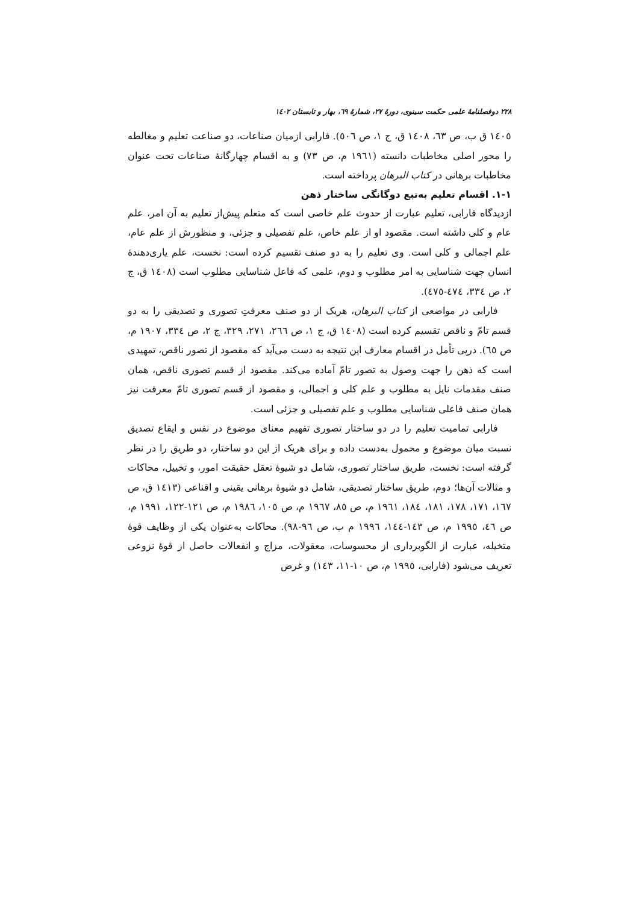۲۲۸ دوفصلنامهٔ علمی حکمت سینوی، دورهٔ ۲۷، شمارهٔ ٦٩، بهار و تابستان ١٤٠٢
١٤٠٥ ق ب، ص ٦٣، ١٤٠٨ ق، ج ١، ص ٥٠٦). فارابی ازمیان صناعات، دو صناعت تعلیم و مغالطه را محور اصلی مخاطبات دانسته (١٩٦١ م، ص ٧٣) و به اقسام چهارگانهٔ صناعات تحت عنوان مخاطبات برهانی در کتاب البرهان پرداخته است.
١-١. اقسام تعلیم به‌تبع دوگانگی ساختار ذهن
ازدیدگاه فارابی، تعلیم عبارت از حدوث علم خاصی است که متعلم پیش‌از تعلیم به آن امر، علم عام و کلی داشته است. مقصود او از علم خاص، علم تفصیلی و جزئی، و منظورش از علم عام، علم اجمالی و کلی است. وی تعلیم را به دو صنف تقسیم کرده است: نخست، علم یاری‌دهندهٔ انسان جهت شناسایی به امر مطلوب و دوم، علمی که فاعل شناسایی مطلوب است (١٤٠٨ ق، ج ٢، ص ٣٣٤، ٤٧٤-٤٧٥).
فارابی در مواضعی از کتاب البرهان، هریک از دو صنف معرفتِ تصوری و تصدیقی را به دو قسم تامّ و ناقص تقسیم کرده است (١٤٠٨ ق، ج ١، ص ٢٦٦، ٢٧١، ٣٢٩، ج ٢، ص ٣٣٤، ١٩٠٧ م، ص ٦٥). درپی تأمل در اقسام معارف این نتیجه به دست می‌آید که مقصود از تصور ناقص، تمهیدی است که ذهن را جهت وصول به تصور تامّ آماده می‌کند. مقصود از قسم تصوری ناقص، همان صنف مقدمات نایل به مطلوب و علم کلی و اجمالی، و مقصود از قسم تصوری تامّ معرفت نیز همان صنف فاعلی شناسایی مطلوب و علم تفصیلی و جزئی است.
فارابی تمامیت تعلیم را در دو ساختار تصوری تفهیم معنای موضوع در نفس و ایقاع تصدیق نسبت میان موضوع و محمول به‌دست داده و برای هریک از این دو ساختار، دو طریق را در نظر گرفته است: نخست، طریق ساختار تصوری، شامل دو شیوهٔ تعقل حقیقت امور، و تخییل، محاکات و مثالات آن‌ها؛ دوم، طریق ساختار تصدیقی، شامل دو شیوهٔ برهانی یقینی و اقناعی (١٤١٣ ق، ص ١٦٧، ١٧١، ١٧٨، ١٨١، ١٨٤، ١٩٦١ م، ص ٨٥، ١٩٦٧ م، ص ١٠٥، ١٩٨٦ م، ص ١٢١-١٢٢، ١٩٩١ م، ص ٤٦، ١٩٩٥ م، ص ١٤٣-١٤٤، ١٩٩٦ م ب، ص ٩٦-٩٨). محاکات به‌عنوان یکی از وظایف قوهٔ متخیله، عبارت از الگوبرداری از محسوسات، معقولات، مزاج و انفعالات حاصل از قوهٔ نزوعی تعریف می‌شود (فارابی، ١٩٩٥ م، ص ١٠-١١، ١٤٣) و غرض